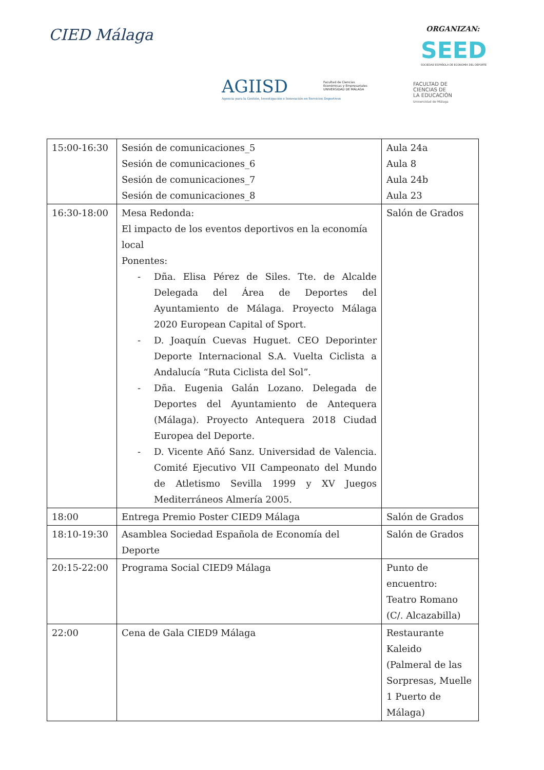CIED Málaga ORGANIZAN:
SEED
SOCIEDAD ESPAÑOLA DE ECONOMÍA DEL DEPORTE
AGIISD
Agencia para la Gestión, Investigación e Innovación en Servicios Deportivos
Facultad de Ciencias
Económicas y Empresariales
UNIVERSIDAD DE MÁLAGA
FACULTAD DE
CIENCIAS DE
LA EDUCACIÓN
Universidad de Málaga
| 15:00-16:30 | Sesión de comunicaciones_5 Sesión de comunicaciones_6 Sesión de comunicaciones_7 Sesión de comunicaciones_8 | Aula 24a Aula 8 Aula 24b Aula 23 |
| 16:30-18:00 | Mesa Redonda: El impacto de los eventos deportivos en la economía local Ponentes: - Dña. Elisa Pérez de Siles. Tte. de Alcalde Delegada del Área de Deportes del Ayuntamiento de Málaga. Proyecto Málaga 2020 European Capital of Sport. - D. Joaquín Cuevas Huguet. CEO Deporinter Deporte Internacional S.A. Vuelta Ciclista a Andalucía “Ruta Ciclista del Sol”. - Dña. Eugenia Galán Lozano. Delegada de Deportes del Ayuntamiento de Antequera (Málaga). Proyecto Antequera 2018 Ciudad Europea del Deporte. - D. Vicente Añó Sanz. Universidad de Valencia. Comité Ejecutivo VII Campeonato del Mundo de Atletismo Sevilla 1999 y XV Juegos Mediterráneos Almería 2005. | Salón de Grados |
| 18:00 | Entrega Premio Poster CIED9 Málaga | Salón de Grados |
| 18:10-19:30 | Asamblea Sociedad Española de Economía del Deporte | Salón de Grados |
| 20:15-22:00 | Programa Social CIED9 Málaga | Punto de encuentro: Teatro Romano (C/. Alcazabilla) |
| 22:00 | Cena de Gala CIED9 Málaga | Restaurante Kaleido (Palmeral de las Sorpresas, Muelle 1 Puerto de Málaga) |